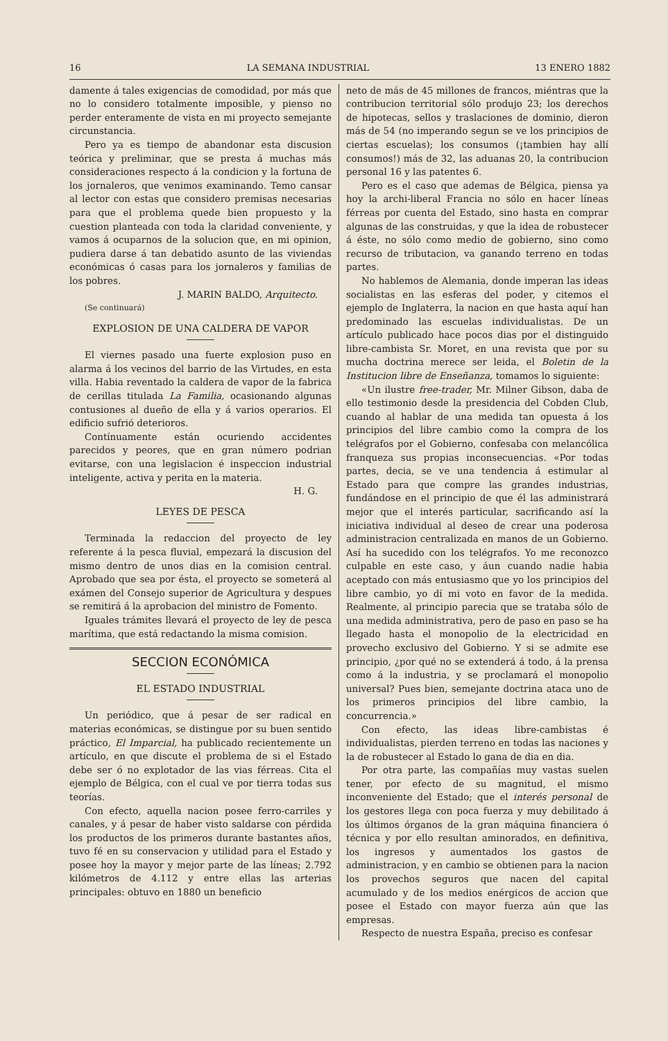16 LA SEMANA INDUSTRIAL 13 ENERO 1882
damente á tales exigencias de comodidad, por más que no lo considero totalmente imposible, y pienso no perder enteramente de vista en mi proyecto semejante circunstancia.
Pero ya es tiempo de abandonar esta discusion teórica y preliminar, que se presta á muchas más consideraciones respecto á la condicion y la fortuna de los jornaleros, que venimos examinando. Temo cansar al lector con estas que considero premisas necesarias para que el problema quede bien propuesto y la cuestion planteada con toda la claridad conveniente, y vamos á ocuparnos de la solucion que, en mi opinion, pudiera darse á tan debatido asunto de las viviendas económicas ó casas para los jornaleros y familias de los pobres.
J. MARIN BALDO, Arquitecto.
(Se continuará)
EXPLOSION DE UNA CALDERA DE VAPOR
El viernes pasado una fuerte explosion puso en alarma á los vecinos del barrio de las Virtudes, en esta villa. Habia reventado la caldera de vapor de la fabrica de cerillas titulada La Familia, ocasionando algunas contusiones al dueño de ella y á varios operarios. El edificio sufrió deterioros.
Contínuamente están ocuriendo accidentes parecidos y peores, que en gran número podrian evitarse, con una legislacion é inspeccion industrial inteligente, activa y perita en la materia.
H. G.
LEYES DE PESCA
Terminada la redaccion del proyecto de ley referente á la pesca fluvial, empezará la discusion del mismo dentro de unos dias en la comision central. Aprobado que sea por ésta, el proyecto se someterá al exámen del Consejo superior de Agricultura y despues se remitirá á la aprobacion del ministro de Fomento.
Iguales trámites llevará el proyecto de ley de pesca marítima, que está redactando la misma comision.
SECCION ECONÓMICA
EL ESTADO INDUSTRIAL
Un periódico, que á pesar de ser radical en materias económicas, se distingue por su buen sentido práctico, El Imparcial, ha publicado recientemente un artículo, en que discute el problema de si el Estado debe ser ó no explotador de las vias férreas. Cita el ejemplo de Bélgica, con el cual ve por tierra todas sus teorías.
Con efecto, aquella nacion posee ferro-carriles y canales, y á pesar de haber visto saldarse con pérdida los productos de los primeros durante bastantes años, tuvo fé en su conservacion y utilidad para el Estado y posee hoy la mayor y mejor parte de las líneas; 2.792 kilómetros de 4.112 y entre ellas las arterias principales: obtuvo en 1880 un beneficio
neto de más de 45 millones de francos, miéntras que la contribucion territorial sólo produjo 23; los derechos de hipotecas, sellos y traslaciones de dominio, dieron más de 54 (no imperando segun se ve los principios de ciertas escuelas); los consumos (¡tambien hay allí consumos!) más de 32, las aduanas 20, la contribucion personal 16 y las patentes 6.
Pero es el caso que ademas de Bélgica, piensa ya hoy la archi-liberal Francia no sólo en hacer líneas férreas por cuenta del Estado, sino hasta en comprar algunas de las construidas, y que la idea de robustecer á éste, no sólo como medio de gobierno, sino como recurso de tributacion, va ganando terreno en todas partes.
No hablemos de Alemania, donde imperan las ideas socialistas en las esferas del poder, y citemos el ejemplo de Inglaterra, la nacion en que hasta aquí han predominado las escuelas individualistas. De un artículo publicado hace pocos dias por el distinguido libre-cambista Sr. Moret, en una revista que por su mucha doctrina merece ser leida, el Boletin de la Institucion libre de Enseñanza, tomamos lo siguiente:
«Un ilustre free-trader, Mr. Milner Gibson, daba de ello testimonio desde la presidencia del Cobden Club, cuando al hablar de una medida tan opuesta á los principios del libre cambio como la compra de los telégrafos por el Gobierno, confesaba con melancólica franqueza sus propias inconsecuencias. «Por todas partes, decia, se ve una tendencia á estimular al Estado para que compre las grandes industrias, fundándose en el principio de que él las administrará mejor que el interés particular, sacrificando así la iniciativa individual al deseo de crear una poderosa administracion centralizada en manos de un Gobierno. Así ha sucedido con los telégrafos. Yo me reconozco culpable en este caso, y áun cuando nadie habia aceptado con más entusiasmo que yo los principios del libre cambio, yo dí mi voto en favor de la medida. Realmente, al principio parecia que se trataba sólo de una medida administrativa, pero de paso en paso se ha llegado hasta el monopolio de la electricidad en provecho exclusivo del Gobierno. Y si se admite ese principio, ¿por qué no se extenderá á todo, á la prensa como á la industria, y se proclamará el monopolio universal? Pues bien, semejante doctrina ataca uno de los primeros principios del libre cambio, la concurrencia.»
Con efecto, las ideas libre-cambistas é individualistas, pierden terreno en todas las naciones y la de robustecer al Estado lo gana de dia en dia.
Por otra parte, las compañías muy vastas suelen tener, por efecto de su magnitud, el mismo inconveniente del Estado; que el interés personal de los gestores llega con poca fuerza y muy debilitado á los últimos órganos de la gran máquina financiera ó técnica y por ello resultan aminorados, en definitiva, los ingresos y aumentados los gastos de administracion, y en cambio se obtienen para la nacion los provechos seguros que nacen del capital acumulado y de los medios enérgicos de accion que posee el Estado con mayor fuerza aún que las empresas.
Respecto de nuestra España, preciso es confesar